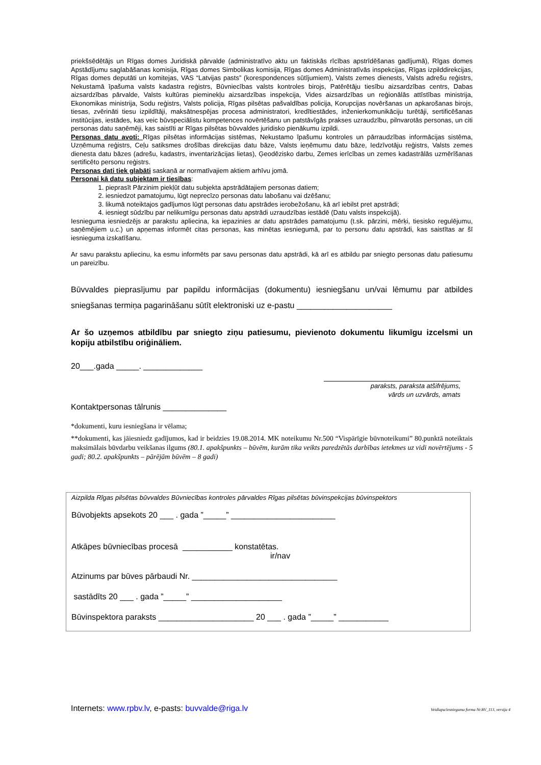priekšsēdētājs un Rīgas domes Juridiskā pārvalde (administratīvo aktu un faktiskās rīcības apstrīdēšanas gadījumā), Rīgas domes Apstādījumu saglabāšanas komisija, Rīgas domes Simbolikas komisija, Rīgas domes Administratīvās inspekcijas, Rīgas izpilddirekcijas, Rīgas domes deputāti un komitejas, VAS “Latvijas pasts” (korespondences sūtījumiem), Valsts zemes dienests, Valsts adrešu reģistrs, Nekustamā īpašuma valsts kadastra reģistrs, Būvniecības valsts kontroles birojs, Patērētāju tiesību aizsardzības centrs, Dabas aizsardzības pārvalde, Valsts kultūras pieminekļu aizsardzības inspekcija, Vides aizsardzības un reģionālās attīstības ministrija, Ekonomikas ministrija, Sodu reģistrs, Valsts policija, Rīgas pilsētas pašvaldības policija, Korupcijas novēršanas un apkarošanas birojs, tiesas, zvērināti tiesu izpildītāji, maksātnespējas procesa administratori, kredītiestādes, inženierkomunikāciju turētāji, sertificēšanas institūcijas, iestādes, kas veic būvspeciālistu kompetences novērtēšanu un patstāvīgās prakses uzraudzību, pilnvarotās personas, un citi personas datu saņēmēji, kas saistīti ar Rīgas pilsētas būvvaldes juridisko pienākumu izpildi.
Personas datu avoti: Rīgas pilsētas informācijas sistēmas, Nekustamo īpašumu kontroles un pārraudzības informācijas sistēma, Uzņēmuma reģistrs, Ceļu satiksmes drošības direkcijas datu bāze, Valsts ieņēmumu datu bāze, Iedzīvotāju reģistrs, Valsts zemes dienesta datu bāzes (adrešu, kadastrs, inventarizācijas lietas), Ģeodēzisko darbu, Zemes ierīcības un zemes kadastrālās uzmērīšanas sertificēto personu reģistrs.
Personas dati tiek glabāti saskaņā ar normatīvajiem aktiem arhīvu jomā.
Personai kā datu subjektam ir tiesības:
1. pieprasīt Pārzinim piekļūt datu subjekta apstrādātajiem personas datiem;
2. iesniedzot pamatojumu, lūgt neprecīzo personas datu labošanu vai dzēšanu;
3. likumā noteiktajos gadījumos lūgt personas datu apstrādes ierobežošanu, kā arī iebilst pret apstrādi;
4. iesniegt sūdzību par nelikumīgu personas datu apstrādi uzraudzības iestādē (Datu valsts inspekcijā).
Iesnieguma iesniedzējs ar parakstu apliecina, ka iepazinies ar datu apstrādes pamatojumu (t.sk. pārzini, mērķi, tiesisko regulējumu, saņēmējiem u.c.) un apņemas informēt citas personas, kas minētas iesniegumā, par to personu datu apstrādi, kas saistītas ar šī iesnieguma izskatīšanu.
Ar savu parakstu apliecinu, ka esmu informēts par savu personas datu apstrādi, kā arī es atbildu par sniegto personas datu patiesumu un pareizību.
Būvvaldes pieprasījumu par papildu informācijas (dokumentu) iesniegšanu un/vai lēmumu par atbildes sniegšanas termiņa pagarināšanu sūtīt elektroniski uz e-pastu _____________________
Ar šo uzņemos atbildību par sniegto ziņu patiesumu, pievienoto dokumentu likumīgu izcelsmi un kopiju atbilstību oriģināliem.
20___.gada _____. _____________
paraksts, paraksta atšifrējums,
vārds un uzvārds, amats
Kontaktpersonas tālrunis ______________
*dokumenti, kuru iesniegšana ir vēlama;
**dokumenti, kas jāiesniedz gadījumos, kad ir beidzies 19.08.2014. MK noteikumu Nr.500 “Vispārīgie būvnoteikumi” 80.punktā noteiktais maksimālais būvdarbu veikšanas ilgums (80.1. apakšpunkts – būvēm, kurām tika veikts paredzētās darbības ietekmes uz vidi novērtējums - 5 gadi; 80.2. apakšpunkts – pārējām būvēm – 8 gadi)
Aizpilda Rīgas pilsētas būvvaldes Būvniecības kontroles pārvaldes Rīgas pilsētas būvinspekcijas būvinspektors
Būvobjekts apsekots 20 ___ . gada ”_____” _______________________
Atkāpes būvniecības procesā ___________ konstatētas.
ir/nav
Atzinums par būves pārbaudi Nr. ________________________________
sastādīts 20 ___ . gada ”_____” ____________________
Būvinspektora paraksts _____________________ 20 ___ . gada ”_____” ___________
Internets: www.rpbv.lv, e-pasts: buvvalde@riga.lv Veidlapa/iesnieguma forma Nr.BV_113, versija 4